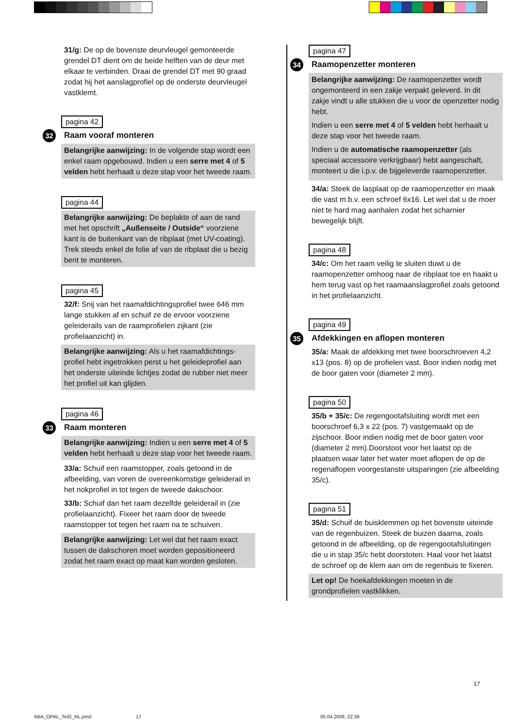31/g: De op de bovenste deurvleugel gemonteerde grendel DT dient om de beide helften van de deur met elkaar te verbinden. Draai de grendel DT met 90 graad zodat hij het aanslagprofiel op de onderste deurvleugel vastklemt.
pagina 42
32 Raam vooraf monteren
Belangrijke aanwijzing: In de volgende stap wordt een enkel raam opgebouwd. Indien u een serre met 4 of 5 velden hebt herhaalt u deze stap voor het tweede raam.
pagina 44
Belangrijke aanwijzing: De beplakte of aan de rand met het opschrift „Außenseite / Outside“ voorziene kant is de buitenkant van de ribplaat (met UV-coating). Trek steeds enkel de folie af van de ribplaat die u bezig bent te monteren.
pagina 45
32/f: Snij van het raamafdichtingsprofiel twee 646 mm lange stukken af en schuif ze de ervoor voorziene geleiderails van de raamprofielen zijkant (zie profielaanzicht) in.
Belangrijke aanwijzing: Als u het raamafdichtings-profiel hebt ingetrokken perst u het geleideprofiel aan het onderste uiteinde lichtjes zodat de rubber niet meer het profiel uit kan glijden.
pagina 46
33 Raam monteren
Belangrijke aanwijzing: Indien u een serre met 4 of 5 velden hebt herhaalt u deze stap voor het tweede raam.
33/a: Schuif een raamstopper, zoals getoond in de afbeelding, van voren de overeenkomstige geleiderail in het nokprofiel in tot tegen de tweede dakschoor.
33/b: Schuif dan het raam dezelfde geleiderail in (zie profielaanzicht). Fixeer het raam door de tweede raamstopper tot tegen het raam na te schuiven.
Belangrijke aanwijzing: Let wel dat het raam exact tussen de dakschoren moet worden gepositioneerd zodat het raam exact op maat kan worden gesloten.
pagina 47
34 Raamopenzetter monteren
Belangrijke aanwijzing: De raamopenzetter wordt ongemonteerd in een zakje verpakt geleverd. In dit zakje vindt u alle stukken die u voor de openzetter nodig hebt.
Indien u een serre met 4 of 5 velden hebt herhaalt u deze stap voor het tweede raam.
Indien u de automatische raamopenzetter (als speciaal accessoire verkrijgbaar) hebt aangeschaft, monteert u die i.p.v. de bijgeleverde raamopenzetter.
34/a: Steek de lasplaat op de raamopenzetter en maak die vast m.b.v. een schroef 6x16. Let wel dat u de moer niet te hard mag aanhalen zodat het scharnier bewegelijk blijft.
pagina 48
34/c: Om het raam veilig te sluiten duwt u de raamopenzetter omhoog naar de ribplaat toe en haakt u hem terug vast op het raamaanslagprofiel zoals getoond in het profielaanzicht.
pagina 49
35 Afdekkingen en aflopen monteren
35/a: Maak de afdekking met twee boorschroeven 4,2 x13 (pos. 8) op de profielen vast. Boor indien nodig met de boor gaten voor (diameter 2 mm).
pagina 50
35/b + 35/c: De regengootafsluiting wordt met een boorschroef 6,3 x 22 (pos. 7) vastgemaakt op de zijschoor. Boor indien nodig met de boor gaten voor (diameter 2 mm).Doorstoot voor het laatst op de plaatsen waar later het water moet aflopen de op de regenaflopen voorgestanste uitsparingen (zie afbeelding 35/c).
pagina 51
35/d: Schuif de buisklemmen op het bovenste uiteinde van de regenbuizen. Steek de buizen daarna, zoals getoond in de afbeelding, op de regengootafsluitingen die u in stap 35/c hebt doorstoten. Haal voor het laatst de schroef op de klem aan om de regenbuis te fixeren.
Let op! De hoekafdekkingen moeten in de grondprofielen vastklikken.
17
ABA_OPAL_Teil2_NL.pmd 17 05.04.2006, 22:39